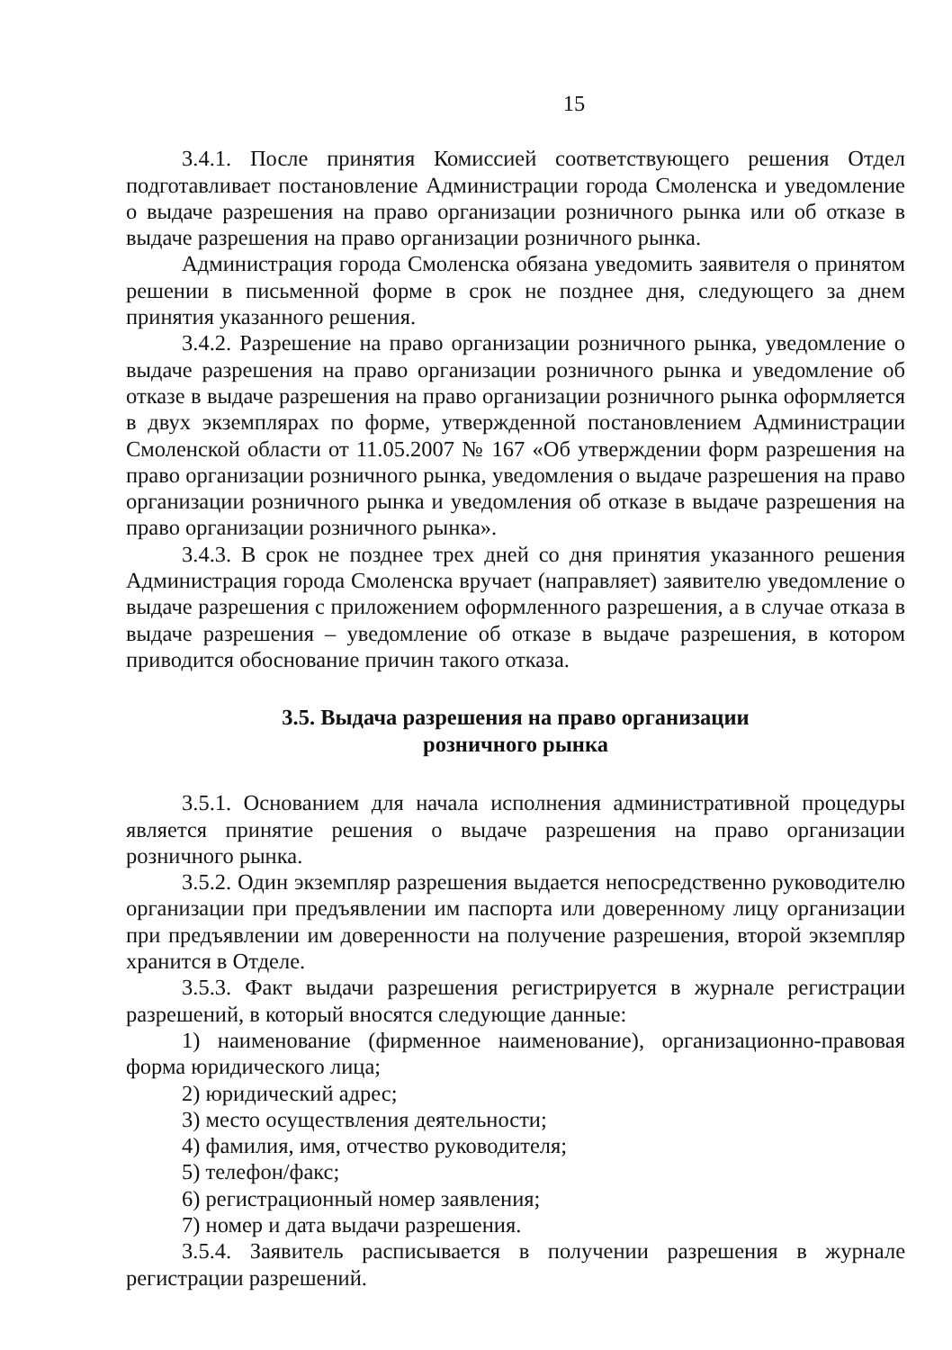15
3.4.1. После принятия Комиссией соответствующего решения Отдел подготавливает постановление Администрации города Смоленска и уведомление о выдаче разрешения на право организации розничного рынка или об отказе в выдаче разрешения на право организации розничного рынка.
Администрация города Смоленска обязана уведомить заявителя о принятом решении в письменной форме в срок не позднее дня, следующего за днем принятия указанного решения.
3.4.2. Разрешение на право организации розничного рынка, уведомление о выдаче разрешения на право организации розничного рынка и уведомление об отказе в выдаче разрешения на право организации розничного рынка оформляется в двух экземплярах по форме, утвержденной постановлением Администрации Смоленской области от 11.05.2007 № 167 «Об утверждении форм разрешения на право организации розничного рынка, уведомления о выдаче разрешения на право организации розничного рынка и уведомления об отказе в выдаче разрешения на право организации розничного рынка».
3.4.3. В срок не позднее трех дней со дня принятия указанного решения Администрация города Смоленска вручает (направляет) заявителю уведомление о выдаче разрешения с приложением оформленного разрешения, а в случае отказа в выдаче разрешения – уведомление об отказе в выдаче разрешения, в котором приводится обоснование причин такого отказа.
3.5. Выдача разрешения на право организации
розничного рынка
3.5.1. Основанием для начала исполнения административной процедуры является принятие решения о выдаче разрешения на право организации розничного рынка.
3.5.2. Один экземпляр разрешения выдается непосредственно руководителю организации при предъявлении им паспорта или доверенному лицу организации при предъявлении им доверенности на получение разрешения, второй экземпляр хранится в Отделе.
3.5.3. Факт выдачи разрешения регистрируется в журнале регистрации разрешений, в который вносятся следующие данные:
1) наименование (фирменное наименование), организационно-правовая форма юридического лица;
2) юридический адрес;
3) место осуществления деятельности;
4) фамилия, имя, отчество руководителя;
5) телефон/факс;
6) регистрационный номер заявления;
7) номер и дата выдачи разрешения.
3.5.4. Заявитель расписывается в получении разрешения в журнале регистрации разрешений.